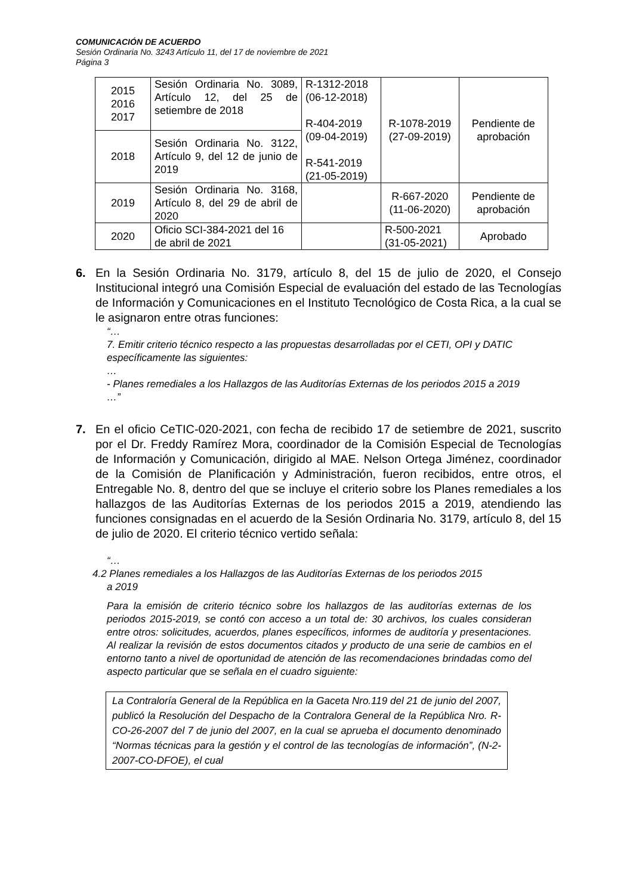COMUNICACIÓN DE ACUERDO
Sesión Ordinaria No. 3243 Artículo 11, del 17 de noviembre de 2021
Página 3
| 2015 2016 2017 | Sesión Ordinaria No. 3089, Artículo 12, del 25 de setiembre de 2018 | R-1312-2018 (06-12-2018) R-404-2019 (09-04-2019) R-541-2019 (21-05-2019) | R-1078-2019 (27-09-2019) | Pendiente de aprobación |
| 2018 | Sesión Ordinaria No. 3122, Artículo 9, del 12 de junio de 2019 | | | |
| 2019 | Sesión Ordinaria No. 3168, Artículo 8, del 29 de abril de 2020 | | R-667-2020 (11-06-2020) | Pendiente de aprobación |
| 2020 | Oficio SCI-384-2021 del 16 de abril de 2021 | | R-500-2021 (31-05-2021) | Aprobado |
6. En la Sesión Ordinaria No. 3179, artículo 8, del 15 de julio de 2020, el Consejo Institucional integró una Comisión Especial de evaluación del estado de las Tecnologías de Información y Comunicaciones en el Instituto Tecnológico de Costa Rica, a la cual se le asignaron entre otras funciones:
“…
7. Emitir criterio técnico respecto a las propuestas desarrolladas por el CETI, OPI y DATIC específicamente las siguientes:
…
- Planes remediales a los Hallazgos de las Auditorías Externas de los periodos 2015 a 2019
…”
7. En el oficio CeTIC-020-2021, con fecha de recibido 17 de setiembre de 2021, suscrito por el Dr. Freddy Ramírez Mora, coordinador de la Comisión Especial de Tecnologías de Información y Comunicación, dirigido al MAE. Nelson Ortega Jiménez, coordinador de la Comisión de Planificación y Administración, fueron recibidos, entre otros, el Entregable No. 8, dentro del que se incluye el criterio sobre los Planes remediales a los hallazgos de las Auditorías Externas de los periodos 2015 a 2019, atendiendo las funciones consignadas en el acuerdo de la Sesión Ordinaria No. 3179, artículo 8, del 15 de julio de 2020. El criterio técnico vertido señala:
“…
4.2 Planes remediales a los Hallazgos de las Auditorías Externas de los periodos 2015
a 2019
Para la emisión de criterio técnico sobre los hallazgos de las auditorías externas de los periodos 2015-2019, se contó con acceso a un total de: 30 archivos, los cuales consideran entre otros: solicitudes, acuerdos, planes específicos, informes de auditoría y presentaciones. Al realizar la revisión de estos documentos citados y producto de una serie de cambios en el entorno tanto a nivel de oportunidad de atención de las recomendaciones brindadas como del aspecto particular que se señala en el cuadro siguiente:
La Contraloría General de la República en la Gaceta Nro.119 del 21 de junio del 2007, publicó la Resolución del Despacho de la Contralora General de la República Nro. R-CO-26-2007 del 7 de junio del 2007, en la cual se aprueba el documento denominado “Normas técnicas para la gestión y el control de las tecnologías de información”, (N-2-2007-CO-DFOE), el cual